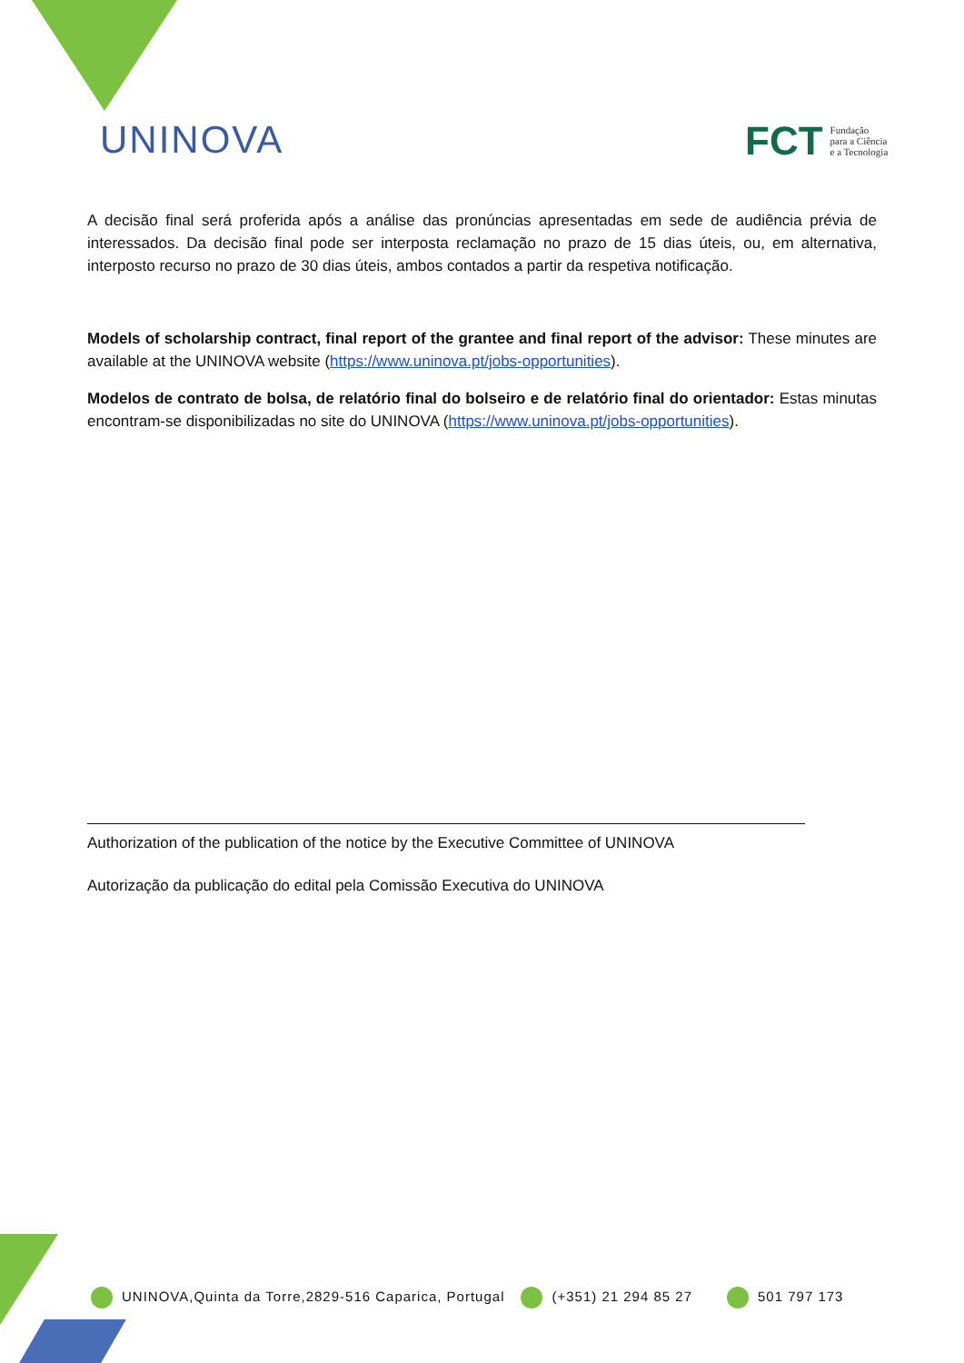UNINOVA
FCT Fundação
para a Ciência
e a Tecnologia
A decisão final será proferida após a análise das pronúncias apresentadas em sede de audiência prévia de interessados. Da decisão final pode ser interposta reclamação no prazo de 15 dias úteis, ou, em alternativa, interposto recurso no prazo de 30 dias úteis, ambos contados a partir da respetiva notificação.
Models of scholarship contract, final report of the grantee and final report of the advisor: These minutes are available at the UNINOVA website (https://www.uninova.pt/jobs-opportunities).
Modelos de contrato de bolsa, de relatório final do bolseiro e de relatório final do orientador: Estas minutas encontram-se disponibilizadas no site do UNINOVA (https://www.uninova.pt/jobs-opportunities).
Authorization of the publication of the notice by the Executive Committee of UNINOVA
Autorização da publicação do edital pela Comissão Executiva do UNINOVA
UNINOVA,Quinta da Torre,2829-516 Caparica, Portugal (+351) 21 294 85 27 501 797 173